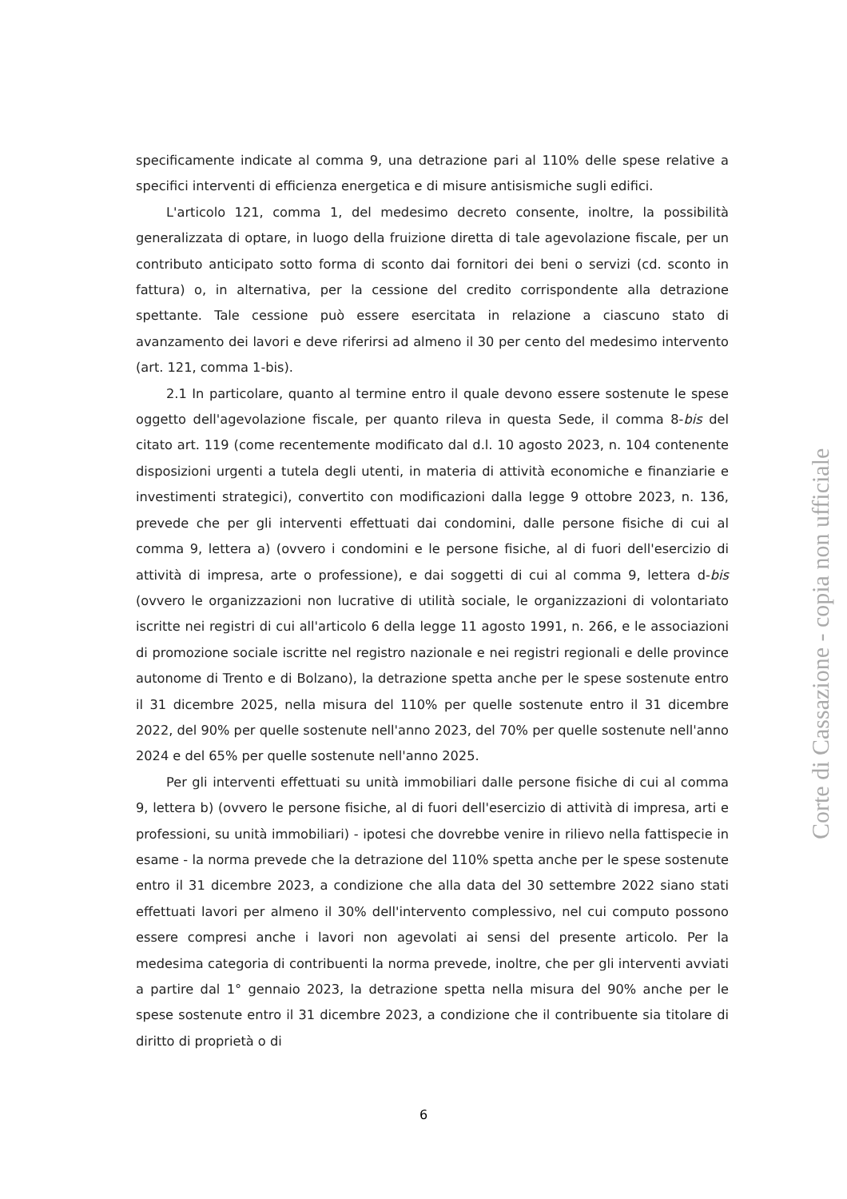specificamente indicate al comma 9, una detrazione pari al 110% delle spese relative a specifici interventi di efficienza energetica e di misure antisismiche sugli edifici.
L'articolo 121, comma 1, del medesimo decreto consente, inoltre, la possibilità generalizzata di optare, in luogo della fruizione diretta di tale agevolazione fiscale, per un contributo anticipato sotto forma di sconto dai fornitori dei beni o servizi (cd. sconto in fattura) o, in alternativa, per la cessione del credito corrispondente alla detrazione spettante. Tale cessione può essere esercitata in relazione a ciascuno stato di avanzamento dei lavori e deve riferirsi ad almeno il 30 per cento del medesimo intervento (art. 121, comma 1-bis).
2.1 In particolare, quanto al termine entro il quale devono essere sostenute le spese oggetto dell'agevolazione fiscale, per quanto rileva in questa Sede, il comma 8-bis del citato art. 119 (come recentemente modificato dal d.l. 10 agosto 2023, n. 104 contenente disposizioni urgenti a tutela degli utenti, in materia di attività economiche e finanziarie e investimenti strategici), convertito con modificazioni dalla legge 9 ottobre 2023, n. 136, prevede che per gli interventi effettuati dai condomini, dalle persone fisiche di cui al comma 9, lettera a) (ovvero i condomini e le persone fisiche, al di fuori dell'esercizio di attività di impresa, arte o professione), e dai soggetti di cui al comma 9, lettera d-bis (ovvero le organizzazioni non lucrative di utilità sociale, le organizzazioni di volontariato iscritte nei registri di cui all'articolo 6 della legge 11 agosto 1991, n. 266, e le associazioni di promozione sociale iscritte nel registro nazionale e nei registri regionali e delle province autonome di Trento e di Bolzano), la detrazione spetta anche per le spese sostenute entro il 31 dicembre 2025, nella misura del 110% per quelle sostenute entro il 31 dicembre 2022, del 90% per quelle sostenute nell'anno 2023, del 70% per quelle sostenute nell'anno 2024 e del 65% per quelle sostenute nell'anno 2025.
Per gli interventi effettuati su unità immobiliari dalle persone fisiche di cui al comma 9, lettera b) (ovvero le persone fisiche, al di fuori dell'esercizio di attività di impresa, arti e professioni, su unità immobiliari) - ipotesi che dovrebbe venire in rilievo nella fattispecie in esame - la norma prevede che la detrazione del 110% spetta anche per le spese sostenute entro il 31 dicembre 2023, a condizione che alla data del 30 settembre 2022 siano stati effettuati lavori per almeno il 30% dell'intervento complessivo, nel cui computo possono essere compresi anche i lavori non agevolati ai sensi del presente articolo. Per la medesima categoria di contribuenti la norma prevede, inoltre, che per gli interventi avviati a partire dal 1° gennaio 2023, la detrazione spetta nella misura del 90% anche per le spese sostenute entro il 31 dicembre 2023, a condizione che il contribuente sia titolare di diritto di proprietà o di
6
Corte di Cassazione - copia non ufficiale